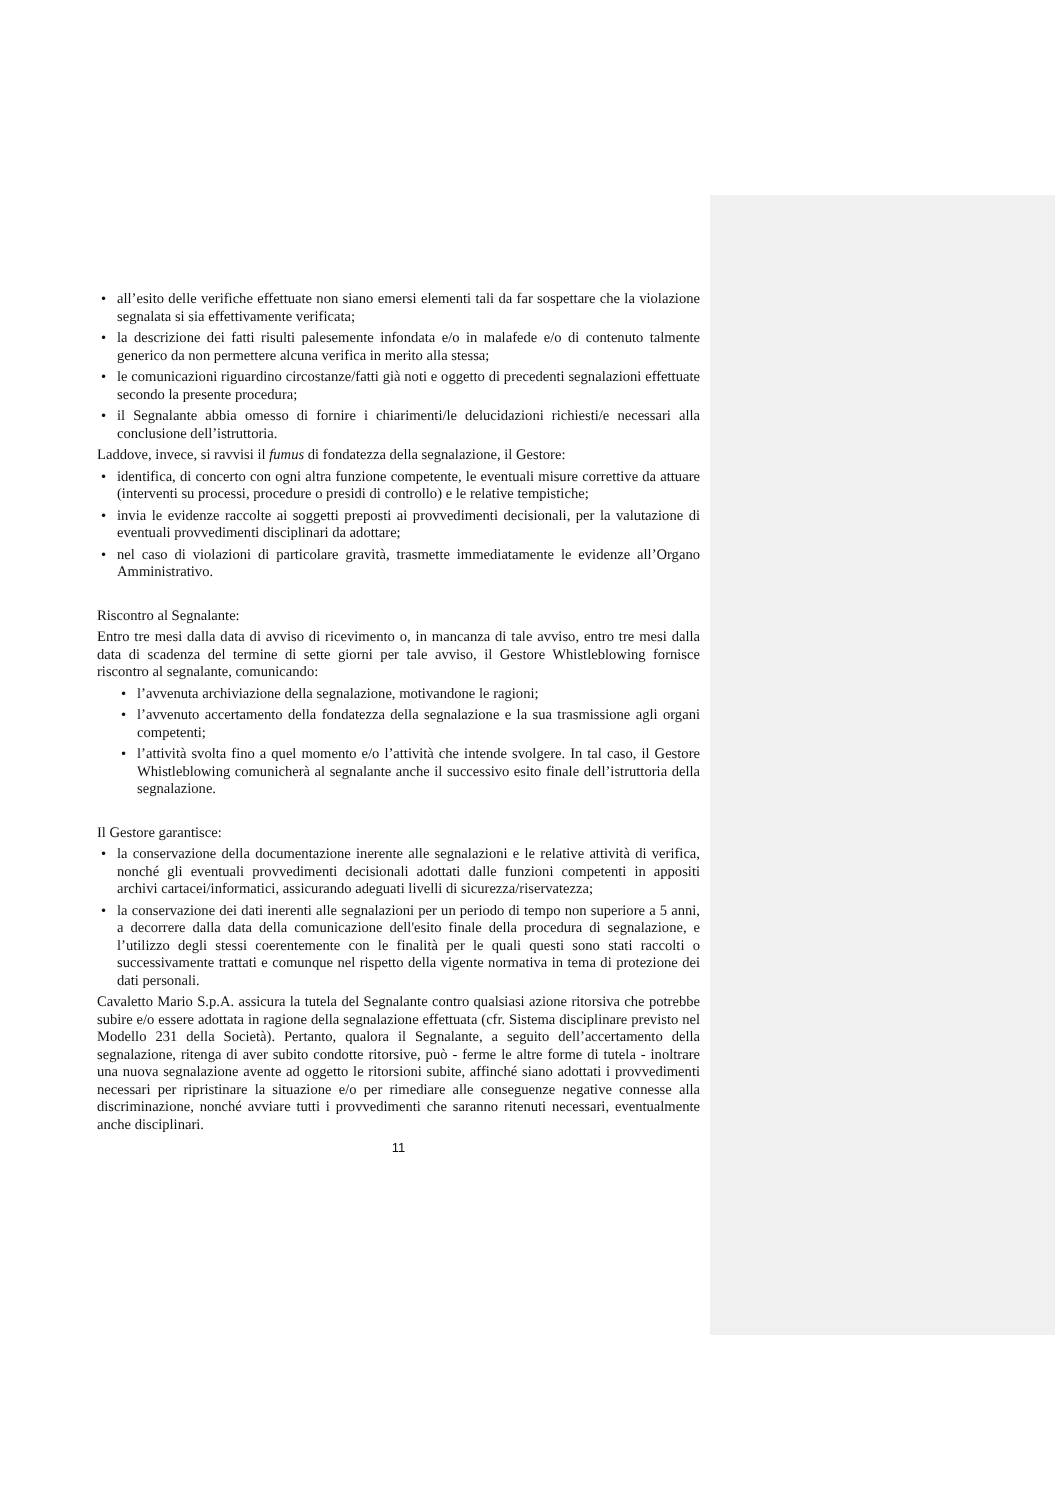all’esito delle verifiche effettuate non siano emersi elementi tali da far sospettare che la violazione segnalata si sia effettivamente verificata;
la descrizione dei fatti risulti palesemente infondata e/o in malafede e/o di contenuto talmente generico da non permettere alcuna verifica in merito alla stessa;
le comunicazioni riguardino circostanze/fatti già noti e oggetto di precedenti segnalazioni effettuate secondo la presente procedura;
il Segnalante abbia omesso di fornire i chiarimenti/le delucidazioni richiesti/e necessari alla conclusione dell’istruttoria.
Laddove, invece, si ravvisi il fumus di fondatezza della segnalazione, il Gestore:
identifica, di concerto con ogni altra funzione competente, le eventuali misure correttive da attuare (interventi su processi, procedure o presidi di controllo) e le relative tempistiche;
invia le evidenze raccolte ai soggetti preposti ai provvedimenti decisionali, per la valutazione di eventuali provvedimenti disciplinari da adottare;
nel caso di violazioni di particolare gravità, trasmette immediatamente le evidenze all’Organo Amministrativo.
Riscontro al Segnalante:
Entro tre mesi dalla data di avviso di ricevimento o, in mancanza di tale avviso, entro tre mesi dalla data di scadenza del termine di sette giorni per tale avviso, il Gestore Whistleblowing fornisce riscontro al segnalante, comunicando:
l’avvenuta archiviazione della segnalazione, motivandone le ragioni;
l’avvenuto accertamento della fondatezza della segnalazione e la sua trasmissione agli organi competenti;
l’attività svolta fino a quel momento e/o l’attività che intende svolgere. In tal caso, il Gestore Whistleblowing comunicherà al segnalante anche il successivo esito finale dell’istruttoria della segnalazione.
Il Gestore garantisce:
la conservazione della documentazione inerente alle segnalazioni e le relative attività di verifica, nonché gli eventuali provvedimenti decisionali adottati dalle funzioni competenti in appositi archivi cartacei/informatici, assicurando adeguati livelli di sicurezza/riservatezza;
la conservazione dei dati inerenti alle segnalazioni per un periodo di tempo non superiore a 5 anni, a decorrere dalla data della comunicazione dell'esito finale della procedura di segnalazione, e l’utilizzo degli stessi coerentemente con le finalità per le quali questi sono stati raccolti o successivamente trattati e comunque nel rispetto della vigente normativa in tema di protezione dei dati personali.
Cavaletto Mario S.p.A. assicura la tutela del Segnalante contro qualsiasi azione ritorsiva che potrebbe subire e/o essere adottata in ragione della segnalazione effettuata (cfr. Sistema disciplinare previsto nel Modello 231 della Società). Pertanto, qualora il Segnalante, a seguito dell’accertamento della segnalazione, ritenga di aver subito condotte ritorsive, può - ferme le altre forme di tutela - inoltrare una nuova segnalazione avente ad oggetto le ritorsioni subite, affinché siano adottati i provvedimenti necessari per ripristinare la situazione e/o per rimediare alle conseguenze negative connesse alla discriminazione, nonché avviare tutti i provvedimenti che saranno ritenuti necessari, eventualmente anche disciplinari.
11